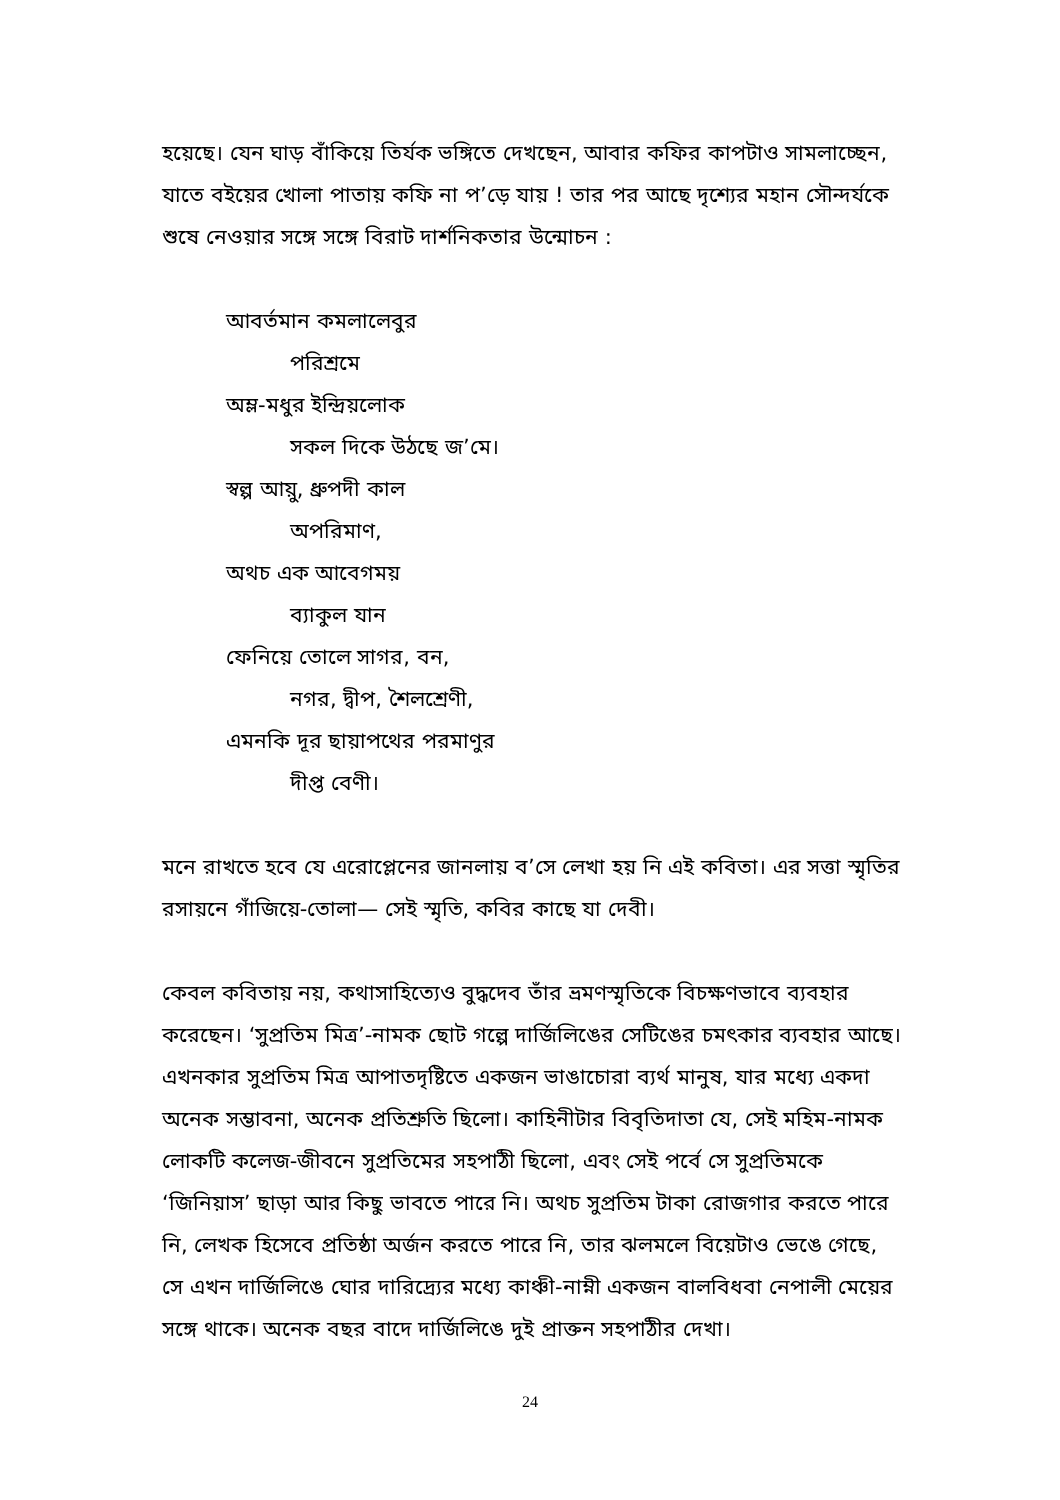হয়েছে। যেন ঘাড় বাঁকিয়ে তির্যক ভঙ্গিতে দেখছেন, আবার কফির কাপটাও সামলাচ্ছেন, যাতে বইয়ের খোলা পাতায় কফি না প’ড়ে যায় ! তার পর আছে দৃশ্যের মহান সৌন্দর্যকে শুষে নেওয়ার সঙ্গে সঙ্গে বিরাট দার্শনিকতার উন্মোচন :
আবর্তমান কমলালেবুর
পরিশ্রমে
অম্ল-মধুর ইন্দ্রিয়লোক
সকল দিকে উঠছে জ’মে।
স্বল্প আয়ু, ধ্রুপদী কাল
অপরিমাণ,
অথচ এক আবেগময়
ব্যাকুল যান
ফেনিয়ে তোলে সাগর, বন,
নগর, দ্বীপ, শৈলশ্রেণী,
এমনকি দূর ছায়াপথের পরমাণুর
দীপ্ত বেণী।
মনে রাখতে হবে যে এরোপ্লেনের জানলায় ব’সে লেখা হয় নি এই কবিতা। এর সত্তা স্মৃতির রসায়নে গাঁজিয়ে-তোলা— সেই স্মৃতি, কবির কাছে যা দেবী।
কেবল কবিতায় নয়, কথাসাহিত্যেও বুদ্ধদেব তাঁর ভ্রমণস্মৃতিকে বিচক্ষণভাবে ব্যবহার করেছেন। ‘সুপ্রতিম মিত্র’-নামক ছোট গল্পে দার্জিলিঙের সেটিঙের চমৎকার ব্যবহার আছে। এখনকার সুপ্রতিম মিত্র আপাতদৃষ্টিতে একজন ভাঙাচোরা ব্যর্থ মানুষ, যার মধ্যে একদা অনেক সম্ভাবনা, অনেক প্রতিশ্রুতি ছিলো। কাহিনীটার বিবৃতিদাতা যে, সেই মহিম-নামক লোকটি কলেজ-জীবনে সুপ্রতিমের সহপাঠী ছিলো, এবং সেই পর্বে সে সুপ্রতিমকে ‘জিনিয়াস’ ছাড়া আর কিছু ভাবতে পারে নি। অথচ সুপ্রতিম টাকা রোজগার করতে পারে নি, লেখক হিসেবে প্রতিষ্ঠা অর্জন করতে পারে নি, তার ঝলমলে বিয়েটাও ভেঙে গেছে, সে এখন দার্জিলিঙে ঘোর দারিদ্র্যের মধ্যে কাঞ্চী-নাম্নী একজন বালবিধবা নেপালী মেয়ের সঙ্গে থাকে। অনেক বছর বাদে দার্জিলিঙে দুই প্রাক্তন সহপাঠীর দেখা।
24